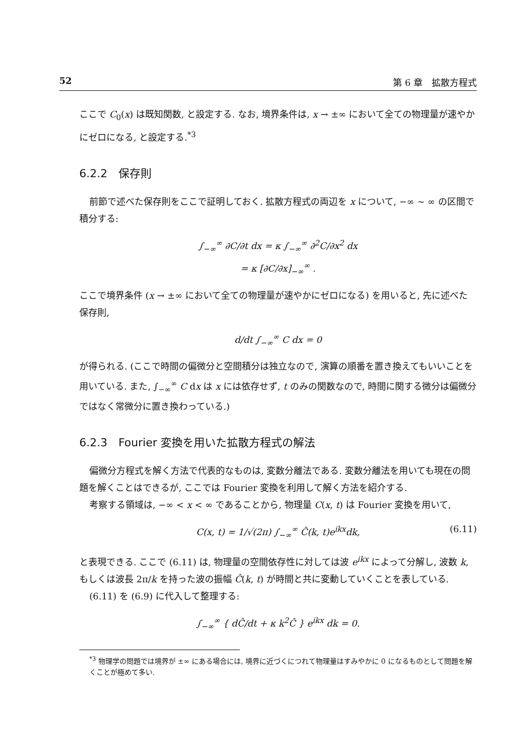52 第 6 章　拡散方程式
ここで C<sub>0</sub>(x) は既知関数, と設定する. なお, 境界条件は, x → ±∞ において全ての物理量が速やかにゼロになる, と設定する.<sup>*3</sup>
6.2.2　保存則
前節で述べた保存則をここで証明しておく. 拡散方程式の両辺を x について, −∞ ∼ ∞ の区間で積分する:
∫<sub>−∞</sub><sup>∞</sup> ∂C/∂t dx = κ ∫<sub>−∞</sub><sup>∞</sup> ∂<sup>2</sup>C/∂x<sup>2</sup> dx
= κ [∂C/∂x]<sub>−∞</sub><sup>∞</sup> .
ここで境界条件 (x → ±∞ において全ての物理量が速やかにゼロになる) を用いると, 先に述べた保存則,
d/dt ∫<sub>−∞</sub><sup>∞</sup> C dx = 0
が得られる. (ここで時間の偏微分と空間積分は独立なので, 演算の順番を置き換えてもいいことを用いている. また, ∫<sub>−∞</sub><sup>∞</sup> C dx は x には依存せず, t のみの関数なので, 時間に関する微分は偏微分ではなく常微分に置き換わっている.)
6.2.3　Fourier 変換を用いた拡散方程式の解法
偏微分方程式を解く方法で代表的なものは, 変数分離法である. 変数分離法を用いても現在の問題を解くことはできるが, ここでは Fourier 変換を利用して解く方法を紹介する.
考察する領域は, −∞ < x < ∞ であることから, 物理量 C(x, t) は Fourier 変換を用いて,
C(x, t) = 1/√(2π) ∫<sub>−∞</sub><sup>∞</sup> Ĉ(k, t)e<sup>ikx</sup>dk, (6.11)
と表現できる. ここで (6.11) は, 物理量の空間依存性に対しては波 e<sup>ikx</sup> によって分解し, 波数 k, もしくは波長 2π/k を持った波の振幅 Ĉ(k, t) が時間と共に変動していくことを表している.
(6.11) を (6.9) に代入して整理する:
∫<sub>−∞</sub><sup>∞</sup> { dĈ/dt + κ k<sup>2</sup>Ĉ } e<sup>ikx</sup> dk = 0.
<sup>*3</sup> 物理学の問題では境界が ±∞ にある場合には, 境界に近づくにつれて物理量はすみやかに 0 になるものとして問題を解くことが極めて多い.